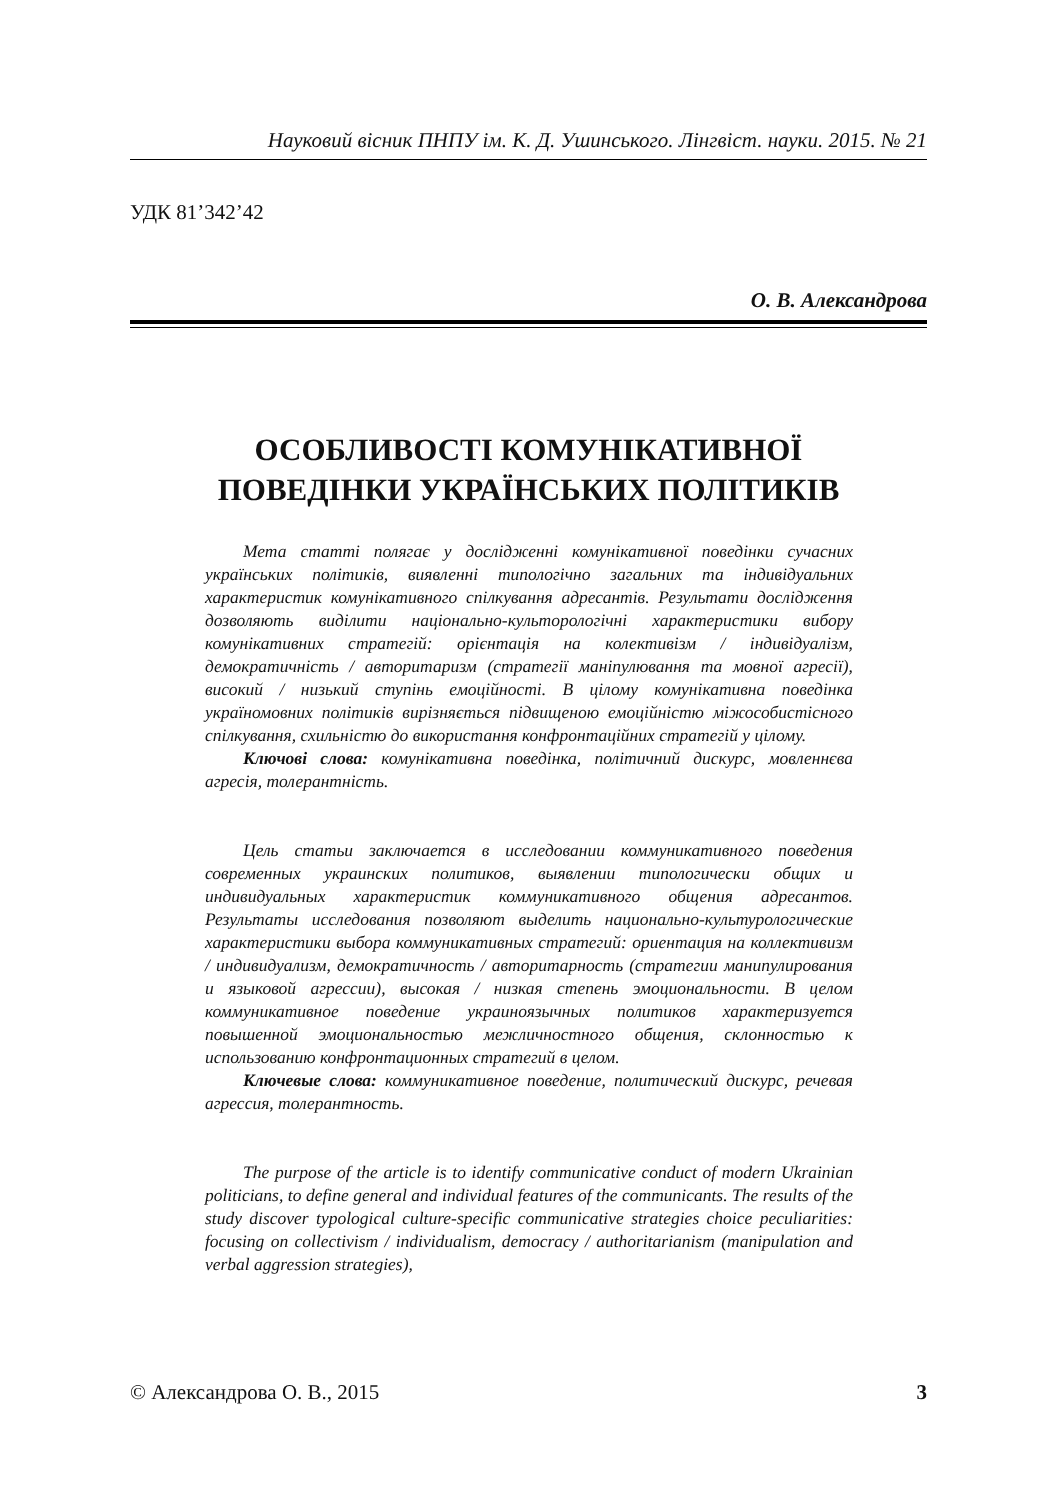Науковий вісник ПНПУ ім. К. Д. Ушинського. Лінгвіст. науки. 2015. № 21
УДК 81’342’42
О. В. Александрова
ОСОБЛИВОСТІ КОМУНІКАТИВНОЇ
ПОВЕДІНКИ УКРАЇНСЬКИХ ПОЛІТИКІВ
Мета статті полягає у дослідженні комунікативної поведінки сучасних українських політиків, виявленні типологічно загальних та індивідуальних характеристик комунікативного спілкування адресантів. Результати дослідження дозволяють виділити національно-культорологічні характеристики вибору комунікативних стратегій: орієнтація на колективізм / індивідуалізм, демократичність / авторитаризм (стратегії маніпулювання та мовної агресії), високий / низький ступінь емоційності. В цілому комунікативна поведінка україномовних політиків вирізняється підвищеною емоційністю міжособистісного спілкування, схильністю до використання конфронтаційних стратегій у цілому.
Ключові слова: комунікативна поведінка, політичний дискурс, мовленнєва агресія, толерантність.
Цель статьи заключается в исследовании коммуникативного поведения современных украинских политиков, выявлении типологически общих и индивидуальных характеристик коммуникативного общения адресантов. Результаты исследования позволяют выделить национально-культурологические характеристики выбора коммуникативных стратегий: ориентация на коллективизм / индивидуализм, демократичность / авторитарность (стратегии манипулирования и языковой агрессии), высокая / низкая степень эмоциональности. В целом коммуникативное поведение украиноязычных политиков характеризуется повышенной эмоциональностью межличностного общения, склонностью к использованию конфронтационных стратегий в целом.
Ключевые слова: коммуникативное поведение, политический дискурс, речевая агрессия, толерантность.
The purpose of the article is to identify communicative conduct of modern Ukrainian politicians, to define general and individual features of the communicants. The results of the study discover typological culture-specific communicative strategies choice peculiarities: focusing on collectivism / individualism, democracy / authoritarianism (manipulation and verbal aggression strategies),
© Александрова О. В., 2015 3